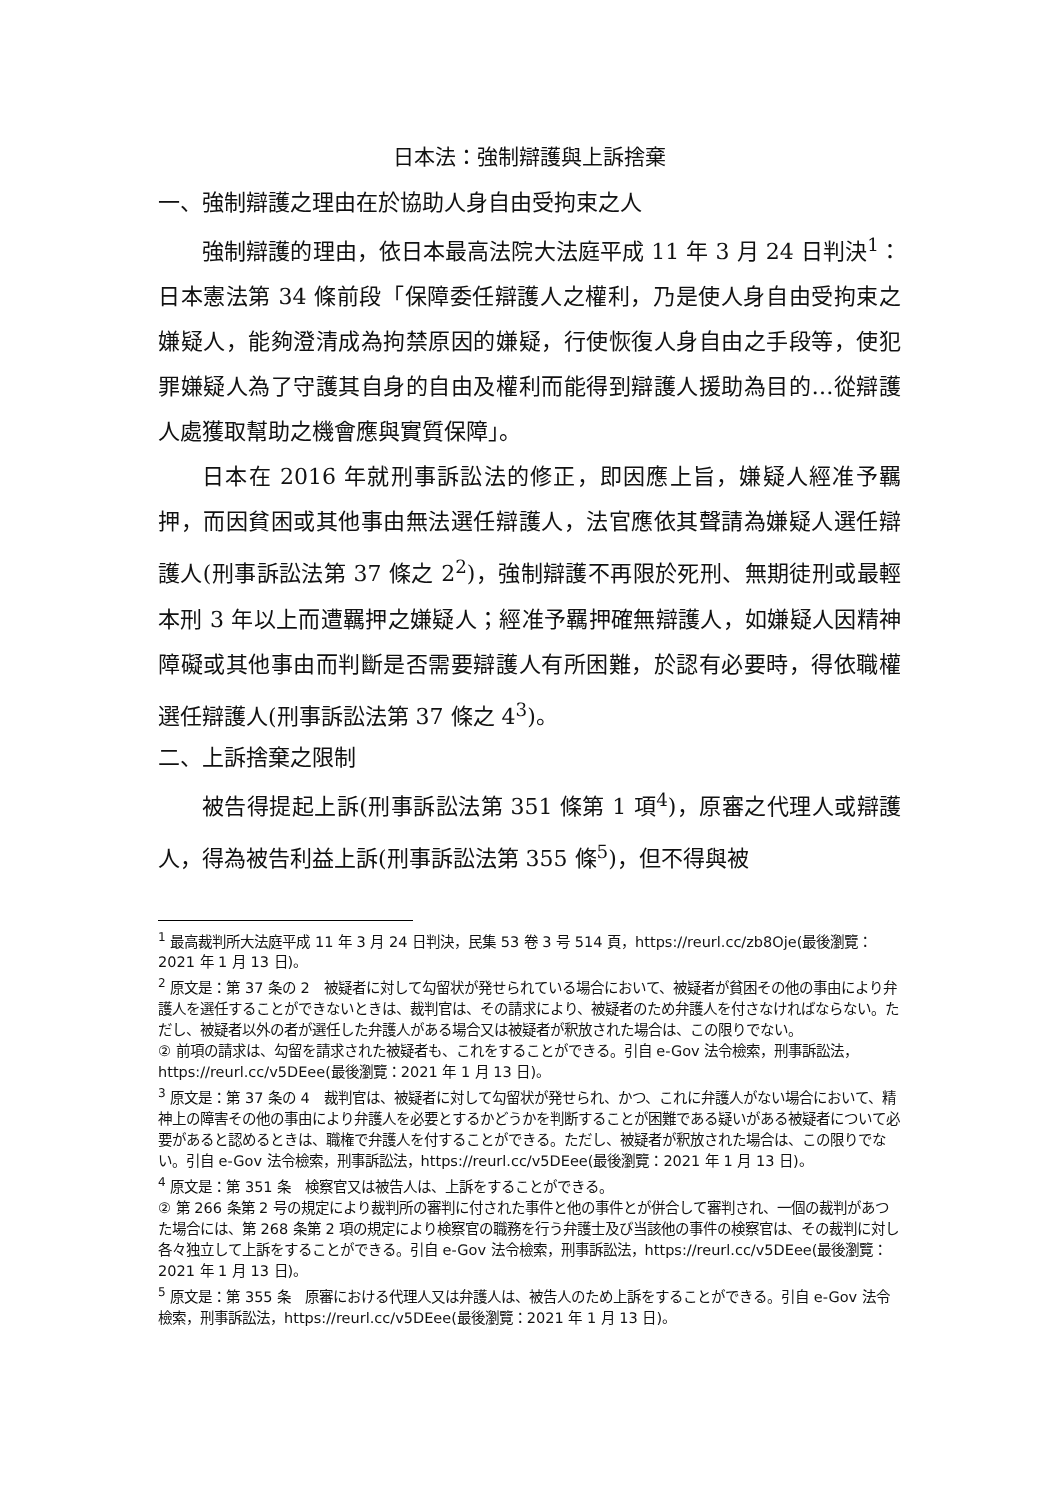日本法：強制辯護與上訴捨棄
一、強制辯護之理由在於協助人身自由受拘束之人
強制辯護的理由，依日本最高法院大法庭平成 11 年 3 月 24 日判決<sup>1</sup>：日本憲法第 34 條前段「保障委任辯護人之權利，乃是使人身自由受拘束之嫌疑人，能夠澄清成為拘禁原因的嫌疑，行使恢復人身自由之手段等，使犯罪嫌疑人為了守護其自身的自由及權利而能得到辯護人援助為目的…從辯護人處獲取幫助之機會應與實質保障」。
日本在 2016 年就刑事訴訟法的修正，即因應上旨，嫌疑人經准予羈押，而因貧困或其他事由無法選任辯護人，法官應依其聲請為嫌疑人選任辯護人(刑事訴訟法第 37 條之 2<sup>2</sup>)，強制辯護不再限於死刑、無期徒刑或最輕本刑 3 年以上而遭羈押之嫌疑人；經准予羈押確無辯護人，如嫌疑人因精神障礙或其他事由而判斷是否需要辯護人有所困難，於認有必要時，得依職權選任辯護人(刑事訴訟法第 37 條之 4<sup>3</sup>)。
二、上訴捨棄之限制
被告得提起上訴(刑事訴訟法第 351 條第 1 項<sup>4</sup>)，原審之代理人或辯護人，得為被告利益上訴(刑事訴訟法第 355 條<sup>5</sup>)，但不得與被
<sup>1</sup> 最高裁判所大法庭平成 11 年 3 月 24 日判決，民集 53 卷 3 号 514 頁，https://reurl.cc/zb8Oje(最後瀏覽：2021 年 1 月 13 日)。
<sup>2</sup> 原文是：第 37 条の 2　被疑者に対して勾留状が発せられている場合において、被疑者が貧困その他の事由により弁護人を選任することができないときは、裁判官は、その請求により、被疑者のため弁護人を付さなければならない。ただし、被疑者以外の者が選任した弁護人がある場合又は被疑者が釈放された場合は、この限りでない。
② 前項の請求は、勾留を請求された被疑者も、これをすることができる。引自 e-Gov 法令檢索，刑事訴訟法，https://reurl.cc/v5DEee(最後瀏覽：2021 年 1 月 13 日)。
<sup>3</sup> 原文是：第 37 条の 4　裁判官は、被疑者に対して勾留状が発せられ、かつ、これに弁護人がない場合において、精神上の障害その他の事由により弁護人を必要とするかどうかを判断することが困難である疑いがある被疑者について必要があると認めるときは、職権で弁護人を付することができる。ただし、被疑者が釈放された場合は、この限りでない。引自 e-Gov 法令檢索，刑事訴訟法，https://reurl.cc/v5DEee(最後瀏覽：2021 年 1 月 13 日)。
<sup>4</sup> 原文是：第 351 条　検察官又は被告人は、上訴をすることができる。
② 第 266 条第 2 号の規定により裁判所の審判に付された事件と他の事件とが併合して審判され、一個の裁判があつた場合には、第 268 条第 2 項の規定により検察官の職務を行う弁護士及び当該他の事件の検察官は、その裁判に対し各々独立して上訴をすることができる。引自 e-Gov 法令檢索，刑事訴訟法，https://reurl.cc/v5DEee(最後瀏覽：2021 年 1 月 13 日)。
<sup>5</sup> 原文是：第 355 条　原審における代理人又は弁護人は、被告人のため上訴をすることができる。引自 e-Gov 法令檢索，刑事訴訟法，https://reurl.cc/v5DEee(最後瀏覽：2021 年 1 月 13 日)。